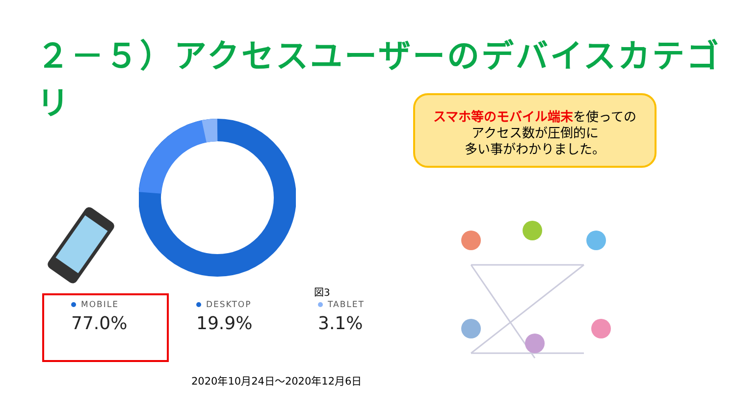２－５）アクセスユーザーのデバイスカテゴリ
MOBILE
77.0%
DESKTOP
19.9%
TABLET
3.1%
図3
2020年10月24日～2020年12月6日
スマホ等のモバイル端末を使っての
アクセス数が圧倒的に
多い事がわかりました。